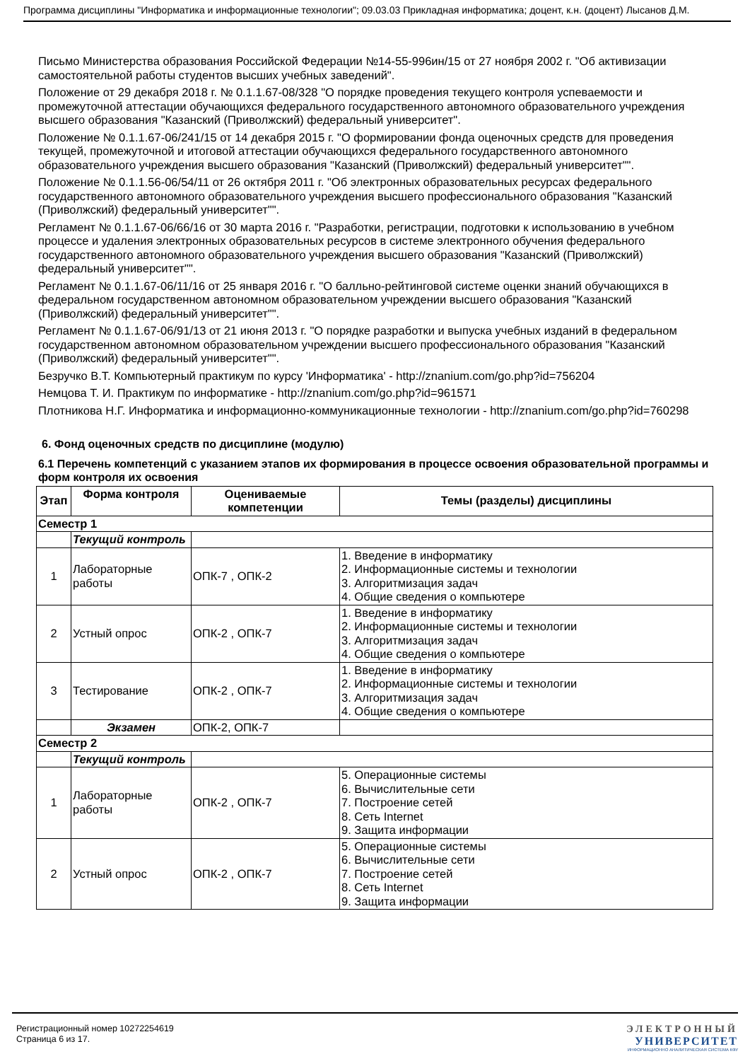Программа дисциплины "Информатика и информационные технологии"; 09.03.03 Прикладная информатика; доцент, к.н. (доцент) Лысанов Д.М.
Письмо Министерства образования Российской Федерации №14-55-996ин/15 от 27 ноября 2002 г. "Об активизации самостоятельной работы студентов высших учебных заведений".
Положение от 29 декабря 2018 г. № 0.1.1.67-08/328 "О порядке проведения текущего контроля успеваемости и промежуточной аттестации обучающихся федерального государственного автономного образовательного учреждения высшего образования "Казанский (Приволжский) федеральный университет".
Положение № 0.1.1.67-06/241/15 от 14 декабря 2015 г. "О формировании фонда оценочных средств для проведения текущей, промежуточной и итоговой аттестации обучающихся федерального государственного автономного образовательного учреждения высшего образования "Казанский (Приволжский) федеральный университет"".
Положение № 0.1.1.56-06/54/11 от 26 октября 2011 г. "Об электронных образовательных ресурсах федерального государственного автономного образовательного учреждения высшего профессионального образования "Казанский (Приволжский) федеральный университет"".
Регламент № 0.1.1.67-06/66/16 от 30 марта 2016 г. "Разработки, регистрации, подготовки к использованию в учебном процессе и удаления электронных образовательных ресурсов в системе электронного обучения федерального государственного автономного образовательного учреждения высшего образования "Казанский (Приволжский) федеральный университет"".
Регламент № 0.1.1.67-06/11/16 от 25 января 2016 г. "О балльно-рейтинговой системе оценки знаний обучающихся в федеральном государственном автономном образовательном учреждении высшего образования "Казанский (Приволжский) федеральный университет"".
Регламент № 0.1.1.67-06/91/13 от 21 июня 2013 г. "О порядке разработки и выпуска учебных изданий в федеральном государственном автономном образовательном учреждении высшего профессионального образования "Казанский (Приволжский) федеральный университет"".
Безручко В.Т. Компьютерный практикум по курсу 'Информатика' - http://znanium.com/go.php?id=756204
Немцова Т. И. Практикум по информатике - http://znanium.com/go.php?id=961571
Плотникова Н.Г. Информатика и информационно-коммуникационные технологии - http://znanium.com/go.php?id=760298
6. Фонд оценочных средств по дисциплине (модулю)
6.1 Перечень компетенций с указанием этапов их формирования в процессе освоения образовательной программы и форм контроля их освоения
| Этап | Форма контроля | Оцениваемые компетенции | Темы (разделы) дисциплины |
| --- | --- | --- | --- |
| Семестр 1 | | | |
| | Текущий контроль | | |
| 1 | Лабораторные работы | ОПК-7 , ОПК-2 | 1. Введение в информатику 2. Информационные системы и технологии 3. Алгоритмизация задач 4. Общие сведения о компьютере |
| 2 | Устный опрос | ОПК-2 , ОПК-7 | 1. Введение в информатику 2. Информационные системы и технологии 3. Алгоритмизация задач 4. Общие сведения о компьютере |
| 3 | Тестирование | ОПК-2 , ОПК-7 | 1. Введение в информатику 2. Информационные системы и технологии 3. Алгоритмизация задач 4. Общие сведения о компьютере |
| | Экзамен | ОПК-2, ОПК-7 | |
| Семестр 2 | | | |
| | Текущий контроль | | |
| 1 | Лабораторные работы | ОПК-2 , ОПК-7 | 5. Операционные системы 6. Вычислительные сети 7. Построение сетей 8. Сеть Internet 9. Защита информации |
| 2 | Устный опрос | ОПК-2 , ОПК-7 | 5. Операционные системы 6. Вычислительные сети 7. Построение сетей 8. Сеть Internet 9. Защита информации |
Регистрационный номер 10272254619
Страница 6 из 17.
ЭЛЕКТРОННЫЙ
УНИВЕРСИТЕТ
ИНФОРМАЦИОННО АНАЛИТИЧЕСКАЯ СИСТЕМА КФУ